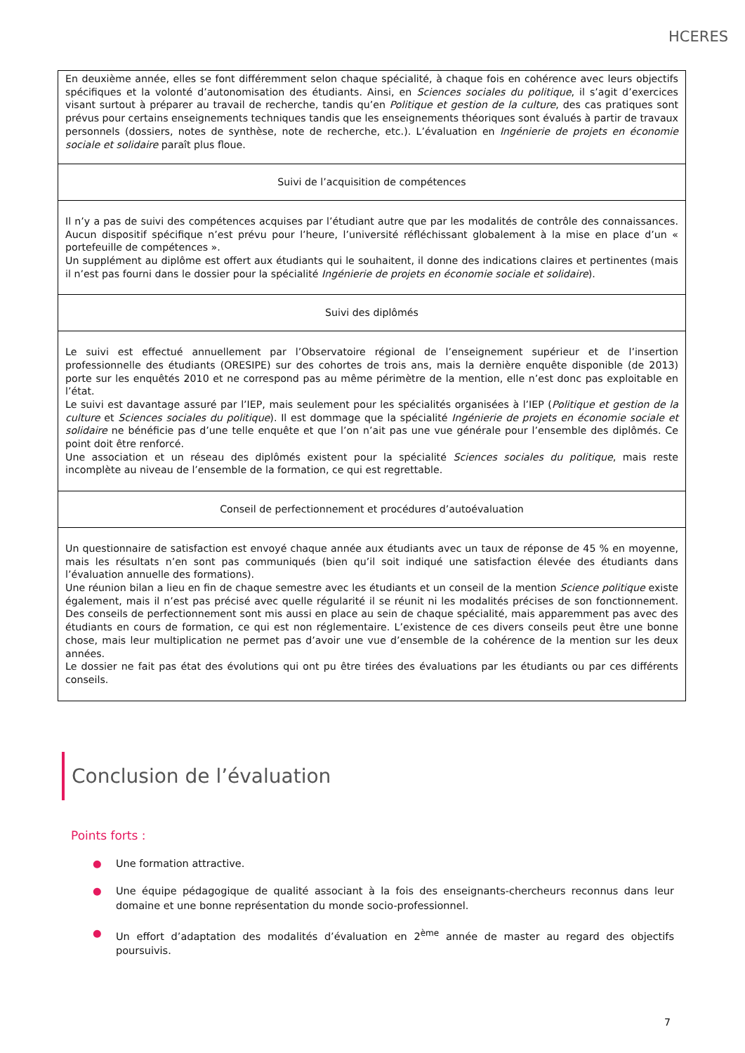HCERES
| En deuxième année, elles se font différemment selon chaque spécialité, à chaque fois en cohérence avec leurs objectifs spécifiques et la volonté d’autonomisation des étudiants. Ainsi, en Sciences sociales du politique , il s’agit d’exercices visant surtout à préparer au travail de recherche, tandis qu’en Politique et gestion de la culture , des cas pratiques sont prévus pour certains enseignements techniques tandis que les enseignements théoriques sont évalués à partir de travaux personnels (dossiers, notes de synthèse, note de recherche, etc.). L’évaluation en Ingénierie de projets en économie sociale et solidaire paraît plus floue. |
| Suivi de l’acquisition de compétences |
| Il n’y a pas de suivi des compétences acquises par l’étudiant autre que par les modalités de contrôle des connaissances. Aucun dispositif spécifique n’est prévu pour l’heure, l’université réfléchissant globalement à la mise en place d’un « portefeuille de compétences ». Un supplément au diplôme est offert aux étudiants qui le souhaitent, il donne des indications claires et pertinentes (mais il n’est pas fourni dans le dossier pour la spécialité Ingénierie de projets en économie sociale et solidaire ). |
| Suivi des diplômés |
| Le suivi est effectué annuellement par l’Observatoire régional de l’enseignement supérieur et de l’insertion professionnelle des étudiants (ORESIPE) sur des cohortes de trois ans, mais la dernière enquête disponible (de 2013) porte sur les enquêtés 2010 et ne correspond pas au même périmètre de la mention, elle n’est donc pas exploitable en l’état. Le suivi est davantage assuré par l’IEP, mais seulement pour les spécialités organisées à l’IEP ( Politique et gestion de la culture et Sciences sociales du politique ). Il est dommage que la spécialité Ingénierie de projets en économie sociale et solidaire ne bénéficie pas d’une telle enquête et que l’on n’ait pas une vue générale pour l’ensemble des diplômés. Ce point doit être renforcé. Une association et un réseau des diplômés existent pour la spécialité Sciences sociales du politique , mais reste incomplète au niveau de l’ensemble de la formation, ce qui est regrettable. |
| Conseil de perfectionnement et procédures d’autoévaluation |
| Un questionnaire de satisfaction est envoyé chaque année aux étudiants avec un taux de réponse de 45 % en moyenne, mais les résultats n’en sont pas communiqués (bien qu’il soit indiqué une satisfaction élevée des étudiants dans l’évaluation annuelle des formations). Une réunion bilan a lieu en fin de chaque semestre avec les étudiants et un conseil de la mention Science politique existe également, mais il n’est pas précisé avec quelle régularité il se réunit ni les modalités précises de son fonctionnement. Des conseils de perfectionnement sont mis aussi en place au sein de chaque spécialité, mais apparemment pas avec des étudiants en cours de formation, ce qui est non réglementaire. L’existence de ces divers conseils peut être une bonne chose, mais leur multiplication ne permet pas d’avoir une vue d’ensemble de la cohérence de la mention sur les deux années. Le dossier ne fait pas état des évolutions qui ont pu être tirées des évaluations par les étudiants ou par ces différents conseils. |
Conclusion de l’évaluation
Points forts :
● Une formation attractive.
● Une équipe pédagogique de qualité associant à la fois des enseignants-chercheurs reconnus dans leur domaine et une bonne représentation du monde socio-professionnel.
● Un effort d’adaptation des modalités d’évaluation en 2<sup>ème</sup> année de master au regard des objectifs poursuivis.
7